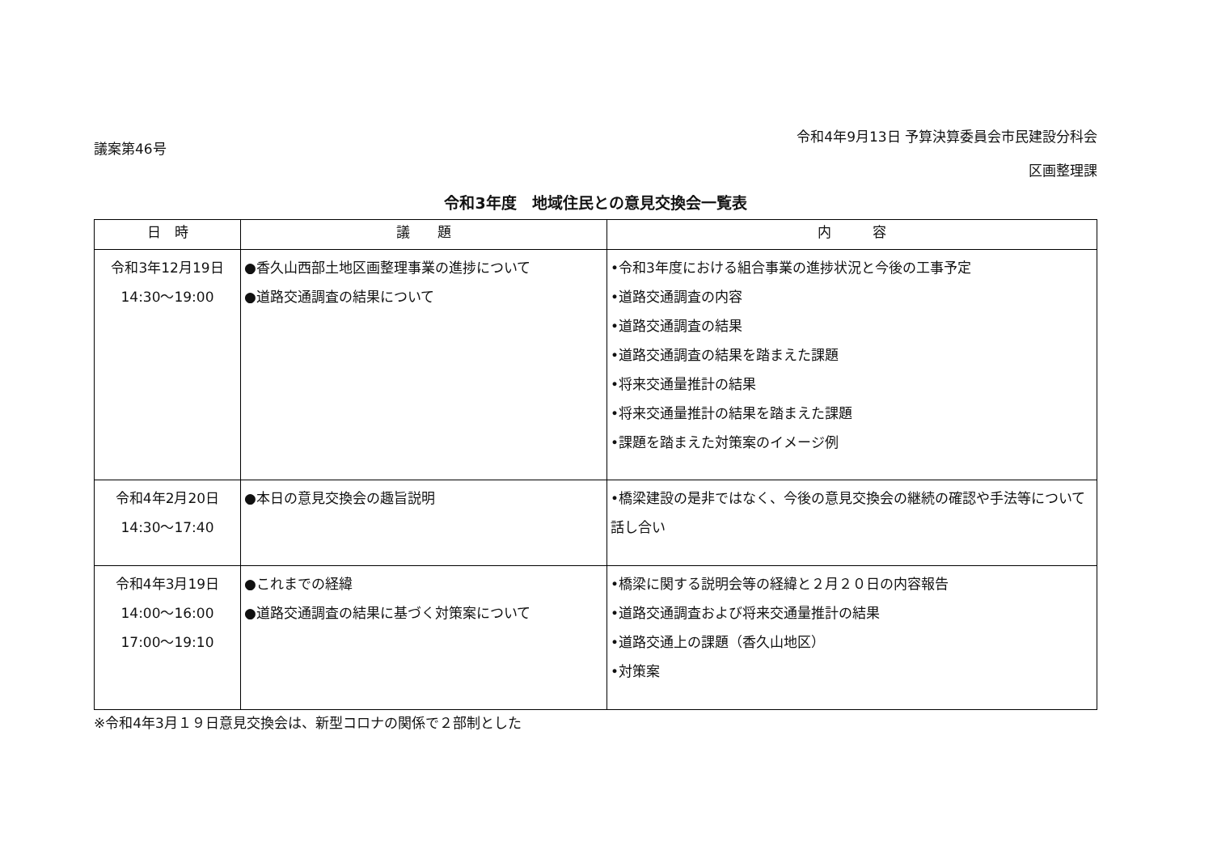議案第46号
令和4年9月13日 予算決算委員会市民建設分科会
区画整理課
令和3年度　地域住民との意見交換会一覧表
| 日 時 | 議 題 | 内 容 |
| --- | --- | --- |
| 令和3年12月19日 14:30～19:00 | ●香久山西部土地区画整理事業の進捗について ●道路交通調査の結果について | •令和3年度における組合事業の進捗状況と今後の工事予定 •道路交通調査の内容 •道路交通調査の結果 •道路交通調査の結果を踏まえた課題 •将来交通量推計の結果 •将来交通量推計の結果を踏まえた課題 •課題を踏まえた対策案のイメージ例 |
| 令和4年2月20日 14:30～17:40 | ●本日の意見交換会の趣旨説明 | •橋梁建設の是非ではなく、今後の意見交換会の継続の確認や手法等について話し合い |
| 令和4年3月19日 14:00～16:00 17:00～19:10 | ●これまでの経緯 ●道路交通調査の結果に基づく対策案について | •橋梁に関する説明会等の経緯と２月２０日の内容報告 •道路交通調査および将来交通量推計の結果 •道路交通上の課題（香久山地区） •対策案 |
※令和4年3月１９日意見交換会は、新型コロナの関係で２部制とした